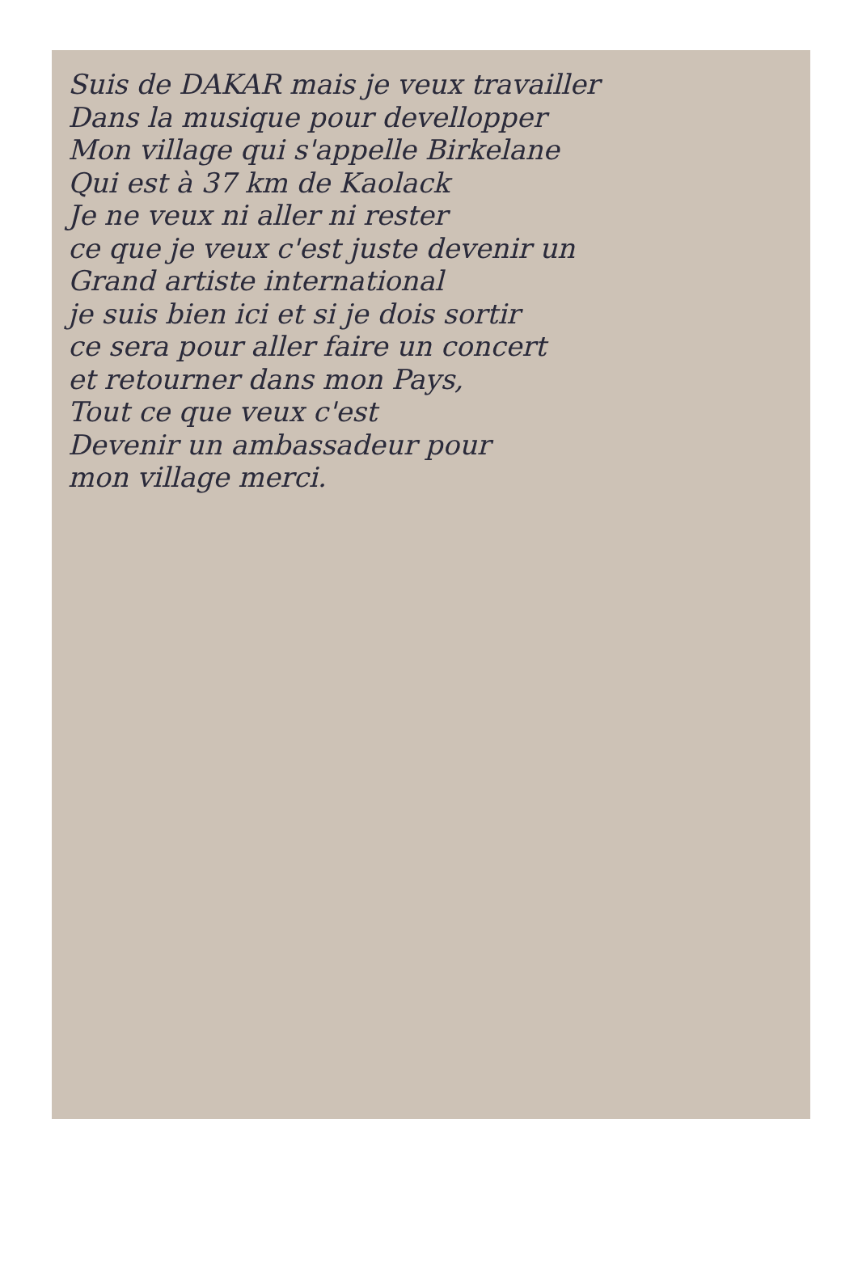Suis de DAKAR mais je veux travailler
Dans la musique pour devellopper
Mon village qui s'appelle Birkelane
Qui est à 37 km de Kaolack
Je ne veux ni aller ni rester
ce que je veux c'est juste devenir un
Grand artiste international
je suis bien ici et si je dois sortir
ce sera pour aller faire un concert
et retourner dans mon Pays,
Tout ce que veux c'est
Devenir un ambassadeur pour
mon village merci.